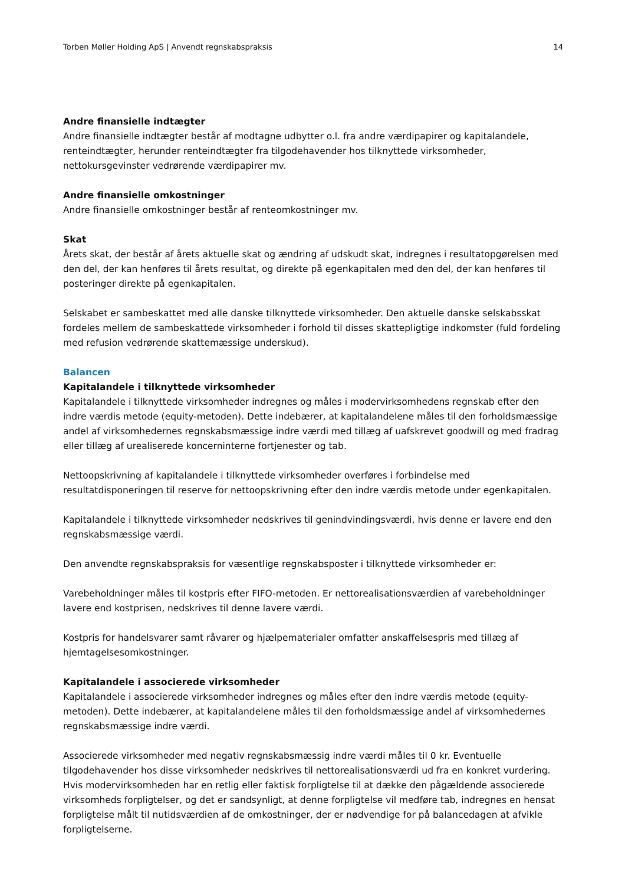Torben Møller Holding ApS | Anvendt regnskabspraksis 14
Andre finansielle indtægter
Andre finansielle indtægter består af modtagne udbytter o.l. fra andre værdipapirer og kapitalandele, renteindtægter, herunder renteindtægter fra tilgodehavender hos tilknyttede virksomheder, nettokursgevinster vedrørende værdipapirer mv.
Andre finansielle omkostninger
Andre finansielle omkostninger består af renteomkostninger mv.
Skat
Årets skat, der består af årets aktuelle skat og ændring af udskudt skat, indregnes i resultatopgørelsen med den del, der kan henføres til årets resultat, og direkte på egenkapitalen med den del, der kan henføres til posteringer direkte på egenkapitalen.
Selskabet er sambeskattet med alle danske tilknyttede virksomheder. Den aktuelle danske selskabsskat fordeles mellem de sambeskattede virksomheder i forhold til disses skattepligtige indkomster (fuld fordeling med refusion vedrørende skattemæssige underskud).
Balancen
Kapitalandele i tilknyttede virksomheder
Kapitalandele i tilknyttede virksomheder indregnes og måles i modervirksomhedens regnskab efter den indre værdis metode (equity-metoden). Dette indebærer, at kapitalandelene måles til den forholdsmæssige andel af virksomhedernes regnskabsmæssige indre værdi med tillæg af uafskrevet goodwill og med fradrag eller tillæg af urealiserede koncerninterne fortjenester og tab.
Nettoopskrivning af kapitalandele i tilknyttede virksomheder overføres i forbindelse med resultatdisponeringen til reserve for nettoopskrivning efter den indre værdis metode under egenkapitalen.
Kapitalandele i tilknyttede virksomheder nedskrives til genindvindingsværdi, hvis denne er lavere end den regnskabsmæssige værdi.
Den anvendte regnskabspraksis for væsentlige regnskabsposter i tilknyttede virksomheder er:
Varebeholdninger måles til kostpris efter FIFO-metoden. Er nettorealisationsværdien af varebeholdninger lavere end kostprisen, nedskrives til denne lavere værdi.
Kostpris for handelsvarer samt råvarer og hjælpematerialer omfatter anskaffelsespris med tillæg af hjemtagelsesomkostninger.
Kapitalandele i associerede virksomheder
Kapitalandele i associerede virksomheder indregnes og måles efter den indre værdis metode (equity-metoden). Dette indebærer, at kapitalandelene måles til den forholdsmæssige andel af virksomhedernes regnskabsmæssige indre værdi.
Associerede virksomheder med negativ regnskabsmæssig indre værdi måles til 0 kr. Eventuelle tilgodehavender hos disse virksomheder nedskrives til nettorealisationsværdi ud fra en konkret vurdering. Hvis modervirksomheden har en retlig eller faktisk forpligtelse til at dække den pågældende associerede virksom­heds forpligtelser, og det er sandsynligt, at denne forpligtelse vil medføre tab, indregnes en hensat forpligtelse målt til nutidsværdien af de omkostninger, der er nødvendige for på balancedagen at afvikle forpligtelserne.